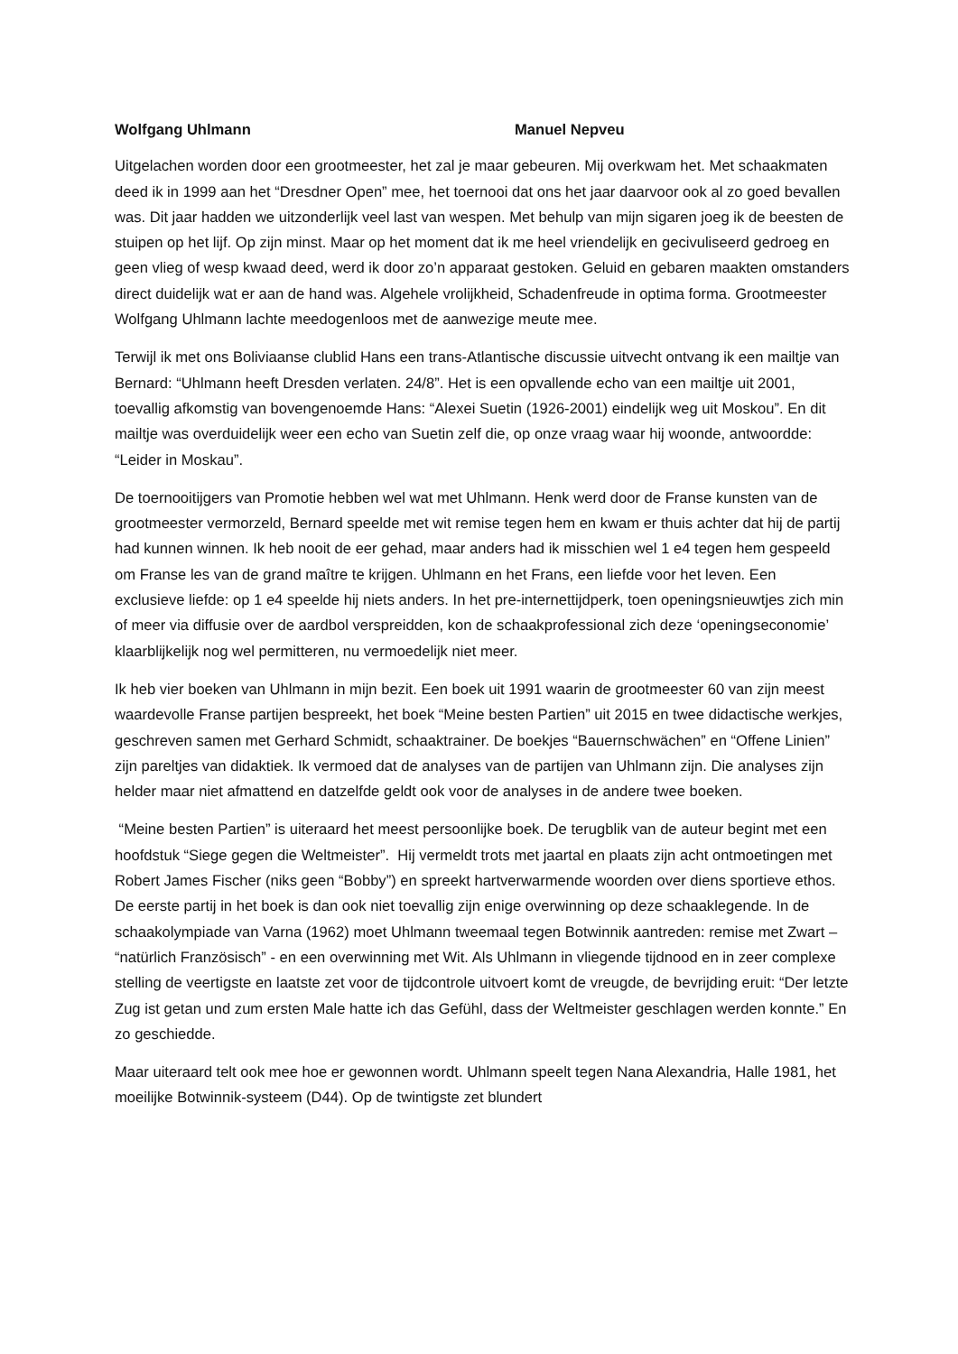Wolfgang Uhlmann Manuel Nepveu
Uitgelachen worden door een grootmeester, het zal je maar gebeuren. Mij overkwam het. Met schaakmaten deed ik in 1999 aan het “Dresdner Open” mee, het toernooi dat ons het jaar daarvoor ook al zo goed bevallen was. Dit jaar hadden we uitzonderlijk veel last van wespen. Met behulp van mijn sigaren joeg ik de beesten de stuipen op het lijf. Op zijn minst. Maar op het moment dat ik me heel vriendelijk en gecivuliseerd gedroeg en geen vlieg of wesp kwaad deed, werd ik door zo’n apparaat gestoken. Geluid en gebaren maakten omstanders direct duidelijk wat er aan de hand was. Algehele vrolijkheid, Schadenfreude in optima forma. Grootmeester Wolfgang Uhlmann lachte meedogenloos met de aanwezige meute mee.
Terwijl ik met ons Boliviaanse clublid Hans een trans-Atlantische discussie uitvecht ontvang ik een mailtje van Bernard: “Uhlmann heeft Dresden verlaten. 24/8”. Het is een opvallende echo van een mailtje uit 2001, toevallig afkomstig van bovengenoemde Hans: “Alexei Suetin (1926-2001) eindelijk weg uit Moskou”. En dit mailtje was overduidelijk weer een echo van Suetin zelf die, op onze vraag waar hij woonde, antwoordde: “Leider in Moskau”.
De toernooitijgers van Promotie hebben wel wat met Uhlmann. Henk werd door de Franse kunsten van de grootmeester vermorzeld, Bernard speelde met wit remise tegen hem en kwam er thuis achter dat hij de partij had kunnen winnen. Ik heb nooit de eer gehad, maar anders had ik misschien wel 1 e4 tegen hem gespeeld om Franse les van de grand maître te krijgen. Uhlmann en het Frans, een liefde voor het leven. Een exclusieve liefde: op 1 e4 speelde hij niets anders. In het pre-internettijdperk, toen openingsnieuwtjes zich min of meer via diffusie over de aardbol verspreidden, kon de schaakprofessional zich deze ‘openingseconomie’ klaarblijkelijk nog wel permitteren, nu vermoedelijk niet meer.
Ik heb vier boeken van Uhlmann in mijn bezit. Een boek uit 1991 waarin de grootmeester 60 van zijn meest waardevolle Franse partijen bespreekt, het boek “Meine besten Partien” uit 2015 en twee didactische werkjes, geschreven samen met Gerhard Schmidt, schaaktrainer. De boekjes “Bauernschwächen” en “Offene Linien” zijn pareltjes van didaktiek. Ik vermoed dat de analyses van de partijen van Uhlmann zijn. Die analyses zijn helder maar niet afmattend en datzelfde geldt ook voor de analyses in de andere twee boeken.
“Meine besten Partien” is uiteraard het meest persoonlijke boek. De terugblik van de auteur begint met een hoofdstuk “Siege gegen die Weltmeister”. Hij vermeldt trots met jaartal en plaats zijn acht ontmoetingen met Robert James Fischer (niks geen “Bobby”) en spreekt hartverwarmende woorden over diens sportieve ethos. De eerste partij in het boek is dan ook niet toevallig zijn enige overwinning op deze schaaklegende. In de schaakolympiade van Varna (1962) moet Uhlmann tweemaal tegen Botwinnik aantreden: remise met Zwart – “natürlich Französisch” - en een overwinning met Wit. Als Uhlmann in vliegende tijdnood en in zeer complexe stelling de veertigste en laatste zet voor de tijdcontrole uitvoert komt de vreugde, de bevrijding eruit: “Der letzte Zug ist getan und zum ersten Male hatte ich das Gefühl, dass der Weltmeister geschlagen werden konnte.” En zo geschiedde.
Maar uiteraard telt ook mee hoe er gewonnen wordt. Uhlmann speelt tegen Nana Alexandria, Halle 1981, het moeilijke Botwinnik-systeem (D44). Op de twintigste zet blundert